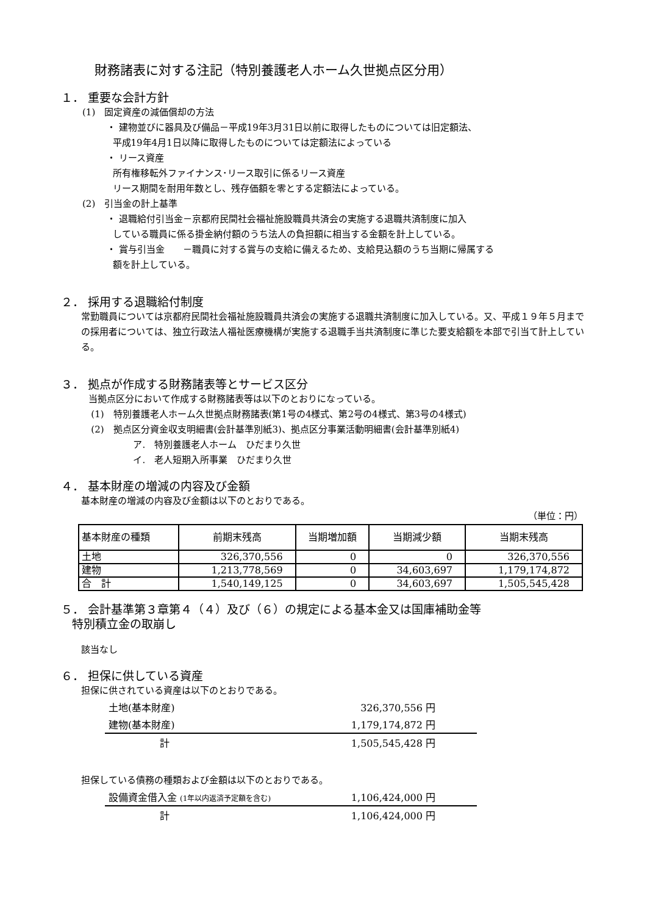財務諸表に対する注記（特別養護老人ホーム久世拠点区分用）
１． 重要な会計方針
(1)　固定資産の減価償却の方法
・ 建物並びに器具及び備品－平成19年3月31日以前に取得したものについては旧定額法、
平成19年4月1日以降に取得したものについては定額法によっている
・ リース資産
所有権移転外ファイナンス･リース取引に係るリース資産
リース期間を耐用年数とし、残存価額を零とする定額法によっている。
(2)　引当金の計上基準
・ 退職給付引当金－京都府民間社会福祉施設職員共済会の実施する退職共済制度に加入
している職員に係る掛金納付額のうち法人の負担額に相当する金額を計上している。
・ 賞与引当金　　－職員に対する賞与の支給に備えるため、支給見込額のうち当期に帰属する
額を計上している。
２． 採用する退職給付制度
常勤職員については京都府民間社会福祉施設職員共済会の実施する退職共済制度に加入している。又、平成１９年５月までの採用者については、独立行政法人福祉医療機構が実施する退職手当共済制度に準じた要支給額を本部で引当て計上している。
３． 拠点が作成する財務諸表等とサービス区分
当拠点区分において作成する財務諸表等は以下のとおりになっている。
(1)　特別養護老人ホーム久世拠点財務諸表(第1号の4様式、第2号の4様式、第3号の4様式)
(2)　拠点区分資金収支明細書(会計基準別紙3)、拠点区分事業活動明細書(会計基準別紙4)
ア.　特別養護老人ホーム　ひだまり久世
イ.　老人短期入所事業　ひだまり久世
４． 基本財産の増減の内容及び金額
基本財産の増減の内容及び金額は以下のとおりである。
（単位：円）
| 基本財産の種類 | 前期末残高 | 当期増加額 | 当期減少額 | 当期末残高 |
| --- | --- | --- | --- | --- |
| 土地 | 326,370,556 | 0 | 0 | 326,370,556 |
| 建物 | 1,213,778,569 | 0 | 34,603,697 | 1,179,174,872 |
| 合 計 | 1,540,149,125 | 0 | 34,603,697 | 1,505,545,428 |
５． 会計基準第３章第４（４）及び（６）の規定による基本金又は国庫補助金等
特別積立金の取崩し
該当なし
６． 担保に供している資産
担保に供されている資産は以下のとおりである。
| 土地(基本財産) | 326,370,556 円 | |
| 建物(基本財産) | 1,179,174,872 円 | |
| 計 | 1,505,545,428 円 | |
担保している債務の種類および金額は以下のとおりである。
| 設備資金借入金 (1年以内返済予定額を含む) | 1,106,424,000 円 | |
| 計 | 1,106,424,000 円 | |